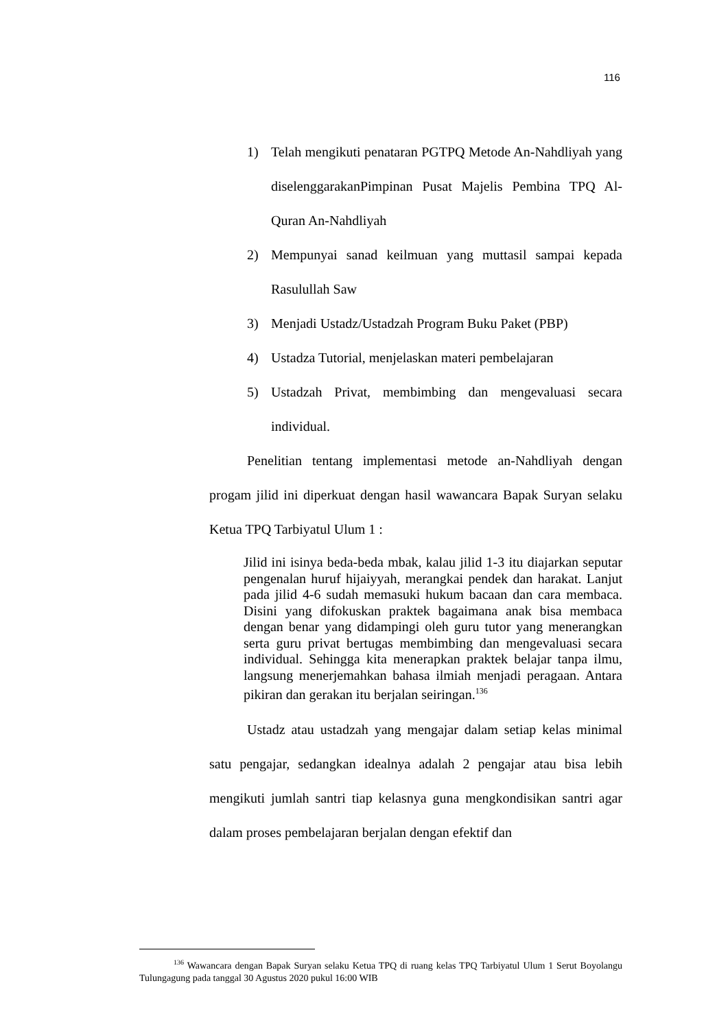116
1) Telah mengikuti penataran PGTPQ Metode An-Nahdliyah yang diselenggarakanPimpinan Pusat Majelis Pembina TPQ Al-Quran An-Nahdliyah
2) Mempunyai sanad keilmuan yang muttasil sampai kepada Rasulullah Saw
3) Menjadi Ustadz/Ustadzah Program Buku Paket (PBP)
4) Ustadza Tutorial, menjelaskan materi pembelajaran
5) Ustadzah Privat, membimbing dan mengevaluasi secara individual.
Penelitian tentang implementasi metode an-Nahdliyah dengan progam jilid ini diperkuat dengan hasil wawancara Bapak Suryan selaku Ketua TPQ Tarbiyatul Ulum 1 :
Jilid ini isinya beda-beda mbak, kalau jilid 1-3 itu diajarkan seputar pengenalan huruf hijaiyyah, merangkai pendek dan harakat. Lanjut pada jilid 4-6 sudah memasuki hukum bacaan dan cara membaca. Disini yang difokuskan praktek bagaimana anak bisa membaca dengan benar yang didampingi oleh guru tutor yang menerangkan serta guru privat bertugas membimbing dan mengevaluasi secara individual. Sehingga kita menerapkan praktek belajar tanpa ilmu, langsung menerjemahkan bahasa ilmiah menjadi peragaan. Antara pikiran dan gerakan itu berjalan seiringan.<sup>136</sup>
Ustadz atau ustadzah yang mengajar dalam setiap kelas minimal satu pengajar, sedangkan idealnya adalah 2 pengajar atau bisa lebih mengikuti jumlah santri tiap kelasnya guna mengkondisikan santri agar dalam proses pembelajaran berjalan dengan efektif dan
<sup>136</sup> Wawancara dengan Bapak Suryan selaku Ketua TPQ di ruang kelas TPQ Tarbiyatul Ulum 1 Serut Boyolangu Tulungagung pada tanggal 30 Agustus 2020 pukul 16:00 WIB